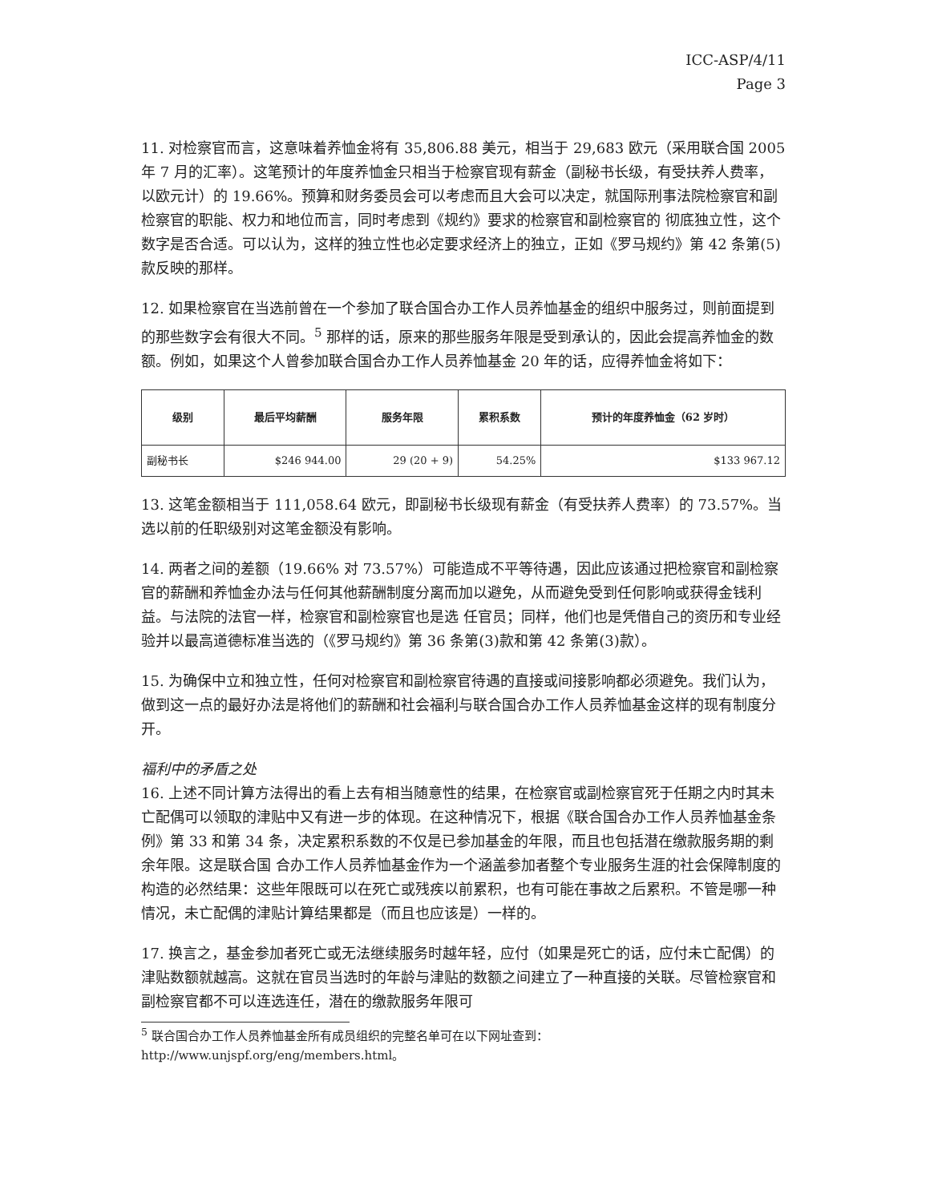ICC-ASP/4/11
Page 3
11. 对检察官而言，这意味着养恤金将有 35,806.88 美元，相当于 29,683 欧元（采用联合国 2005 年 7 月的汇率）。这笔预计的年度养恤金只相当于检察官现有薪金（副秘书长级，有受扶养人费率，以欧元计）的 19.66%。预算和财务委员会可以考虑而且大会可以决定，就国际刑事法院检察官和副检察官的职能、权力和地位而言，同时考虑到《规约》要求的检察官和副检察官的 彻底独立性，这个数字是否合适。可以认为，这样的独立性也必定要求经济上的独立，正如《罗马规约》第 42 条第(5)款反映的那样。
12. 如果检察官在当选前曾在一个参加了联合国合办工作人员养恤基金的组织中服务过，则前面提到的那些数字会有很大不同。<sup>5</sup> 那样的话，原来的那些服务年限是受到承认的，因此会提高养恤金的数额。例如，如果这个人曾参加联合国合办工作人员养恤基金 20 年的话，应得养恤金将如下：
| 级别 | 最后平均薪酬 | 服务年限 | 累积系数 | 预计的年度养恤金（62 岁时） |
| --- | --- | --- | --- | --- |
| 副秘书长 | $246 944.00 | 29 (20 + 9) | 54.25% | $133 967.12 |
13. 这笔金额相当于 111,058.64 欧元，即副秘书长级现有薪金（有受扶养人费率）的 73.57%。当选以前的任职级别对这笔金额没有影响。
14. 两者之间的差额（19.66% 对 73.57%）可能造成不平等待遇，因此应该通过把检察官和副检察官的薪酬和养恤金办法与任何其他薪酬制度分离而加以避免，从而避免受到任何影响或获得金钱利益。与法院的法官一样，检察官和副检察官也是选 任官员；同样，他们也是凭借自己的资历和专业经验并以最高道德标准当选的（《罗马规约》第 36 条第(3)款和第 42 条第(3)款）。
15. 为确保中立和独立性，任何对检察官和副检察官待遇的直接或间接影响都必须避免。我们认为，做到这一点的最好办法是将他们的薪酬和社会福利与联合国合办工作人员养恤基金这样的现有制度分开。
福利中的矛盾之处
16. 上述不同计算方法得出的看上去有相当随意性的结果，在检察官或副检察官死于任期之内时其未亡配偶可以领取的津贴中又有进一步的体现。在这种情况下，根据《联合国合办工作人员养恤基金条例》第 33 和第 34 条，决定累积系数的不仅是已参加基金的年限，而且也包括潜在缴款服务期的剩余年限。这是联合国 合办工作人员养恤基金作为一个涵盖参加者整个专业服务生涯的社会保障制度的构造的必然结果：这些年限既可以在死亡或残疾以前累积，也有可能在事故之后累积。不管是哪一种情况，未亡配偶的津贴计算结果都是（而且也应该是）一样的。
17. 换言之，基金参加者死亡或无法继续服务时越年轻，应付（如果是死亡的话，应付未亡配偶）的津贴数额就越高。这就在官员当选时的年龄与津贴的数额之间建立了一种直接的关联。尽管检察官和副检察官都不可以连选连任，潜在的缴款服务年限可
<sup>5</sup> 联合国合办工作人员养恤基金所有成员组织的完整名单可在以下网址查到： http://www.unjspf.org/eng/members.html。